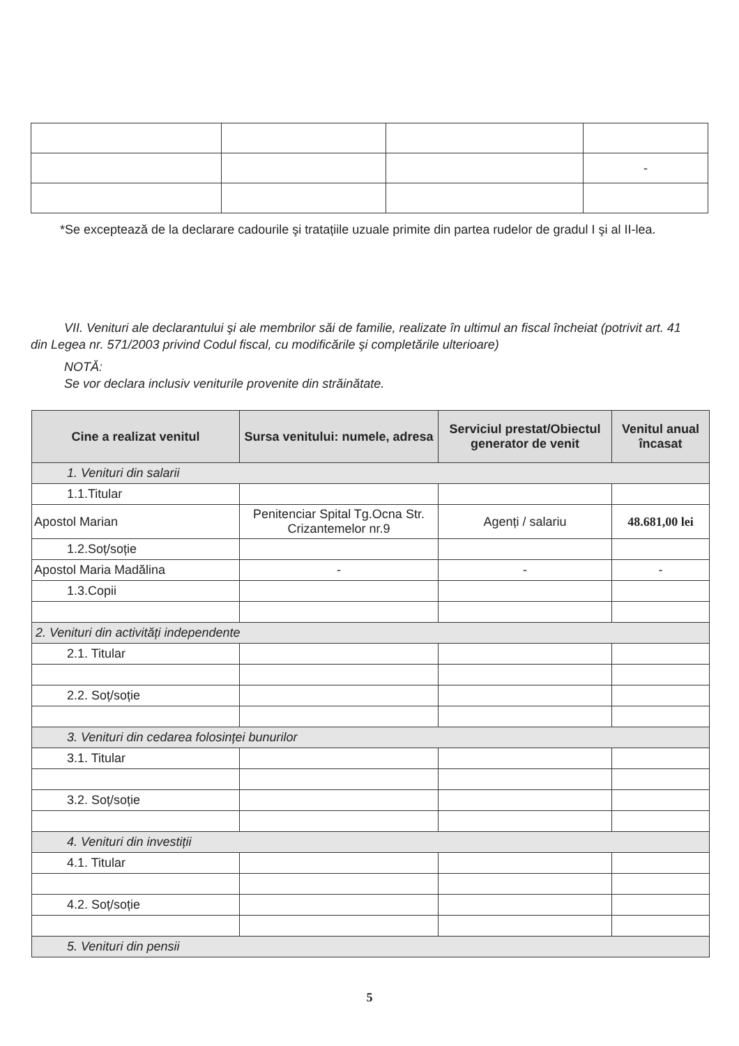| | | | - |
*Se exceptează de la declarare cadourile şi tratațiile uzuale primite din partea rudelor de gradul I şi al II-lea.
VII. Venituri ale declarantului şi ale membrilor săi de familie, realizate în ultimul an fiscal încheiat (potrivit art. 41 din Legea nr. 571/2003 privind Codul fiscal, cu modificările şi completările ulterioare)
NOTĂ:
Se vor declara inclusiv veniturile provenite din străinătate.
| Cine a realizat venitul | Sursa venitului: numele, adresa | Serviciul prestat/Obiectul generator de venit | Venitul anual încasat |
| --- | --- | --- | --- |
| 1. Venituri din salarii | | | |
| 1.1.Titular | | | |
| Apostol Marian | Penitenciar Spital Tg.Ocna Str. Crizantemelor nr.9 | Agenți / salariu | 48.681,00 lei |
| 1.2.Soț/soție | | | |
| Apostol Maria Madălina | - | - | - |
| 1.3.Copii | | | |
| 2. Venituri din activități independente | | | |
| 2.1. Titular | | | |
| 2.2. Soț/soție | | | |
| 3. Venituri din cedarea folosinței bunurilor | | | |
| 3.1. Titular | | | |
| 3.2. Soț/soție | | | |
| 4. Venituri din investiții | | | |
| 4.1. Titular | | | |
| 4.2. Soț/soție | | | |
| 5. Venituri din pensii | | | |
5